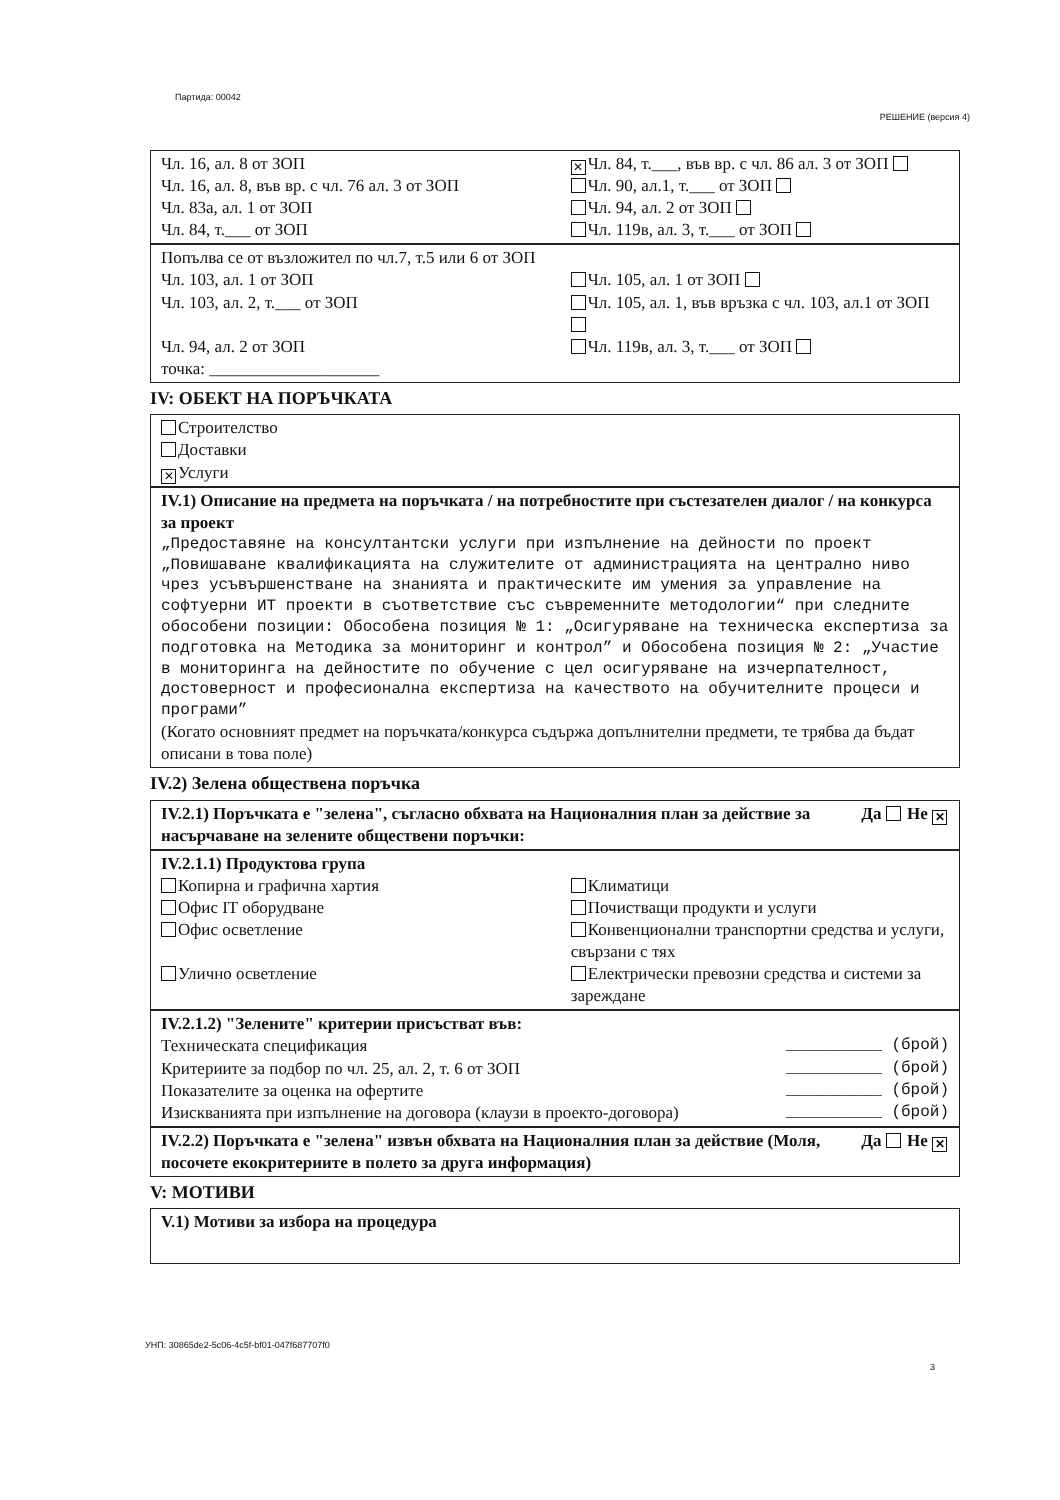Партида: 00042
РЕШЕНИЕ (версия 4)
Чл. 16, ал. 8 от ЗОП
Чл. 16, ал. 8, във вр. с чл. 76 ал. 3 от ЗОП
Чл. 83а, ал. 1 от ЗОП
Чл. 84, т.___ от ЗОП
✕ Чл. 84, т.___, във вр. с чл. 86 ал. 3 от ЗОП
Чл. 90, ал.1, т.___ от ЗОП
Чл. 94, ал. 2 от ЗОП
Чл. 119в, ал. 3, т.___ от ЗОП
Попълва се от възложител по чл.7, т.5 или 6 от ЗОП
Чл. 103, ал. 1 от ЗОП
Чл. 103, ал. 2, т.___ от ЗОП
Чл. 94, ал. 2 от ЗОП
Чл. 105, ал. 1 от ЗОП
Чл. 105, ал. 1, във връзка с чл. 103, ал.1 от ЗОП
Чл. 119в, ал. 3, т.___ от ЗОП
точка: ____________________
IV: ОБЕКТ НА ПОРЪЧКАТА
Строителство
Доставки
✕ Услуги
IV.1) Описание на предмета на поръчката / на потребностите при състезателен диалог / на конкурса за проект
„Предоставяне на консултантски услуги при изпълнение на дейности по проект „Повишаване квалификацията на служителите от администрацията на централно ниво чрез усъвършенстване на знанията и практическите им умения за управление на софтуерни ИТ проекти в съответствие със съвременните методологии“ при следните обособени позиции: Обособена позиция № 1: „Осигуряване на техническа експертиза за подготовка на Методика за мониторинг и контрол” и Обособена позиция № 2: „Участие в мониторинга на дейностите по обучение с цел осигуряване на изчерпателност, достоверност и професионална експертиза на качеството на обучителните процеси и програми”
(Когато основният предмет на поръчката/конкурса съдържа допълнителни предмети, те трябва да бъдат описани в това поле)
IV.2) Зелена обществена поръчка
IV.2.1) Поръчката е "зелена", съгласно обхвата на Националния план за действие за насърчаване на зелените обществени поръчки: Да Не ✕
IV.2.1.1) Продуктова група
Копирна и графична хартия
Офис IT оборудване
Офис осветление
Улично осветление
Климатици
Почистващи продукти и услуги
Конвенционални транспортни средства и услуги, свързани с тях
Електрически превозни средства и системи за зареждане
IV.2.1.2) "Зелените" критерии присъстват във:
Техническата спецификация __________ (брой)
Критериите за подбор по чл. 25, ал. 2, т. 6 от ЗОП __________ (брой)
Показателите за оценка на офертите __________ (брой)
Изискванията при изпълнение на договора (клаузи в проекто-договора) __________ (брой)
IV.2.2) Поръчката е "зелена" извън обхвата на Националния план за действие (Моля, посочете екокритериите в полето за друга информация) Да Не ✕
V: МОТИВИ
V.1) Мотиви за избора на процедура
УНП: 30865de2-5c06-4c5f-bf01-047f687707f0
3